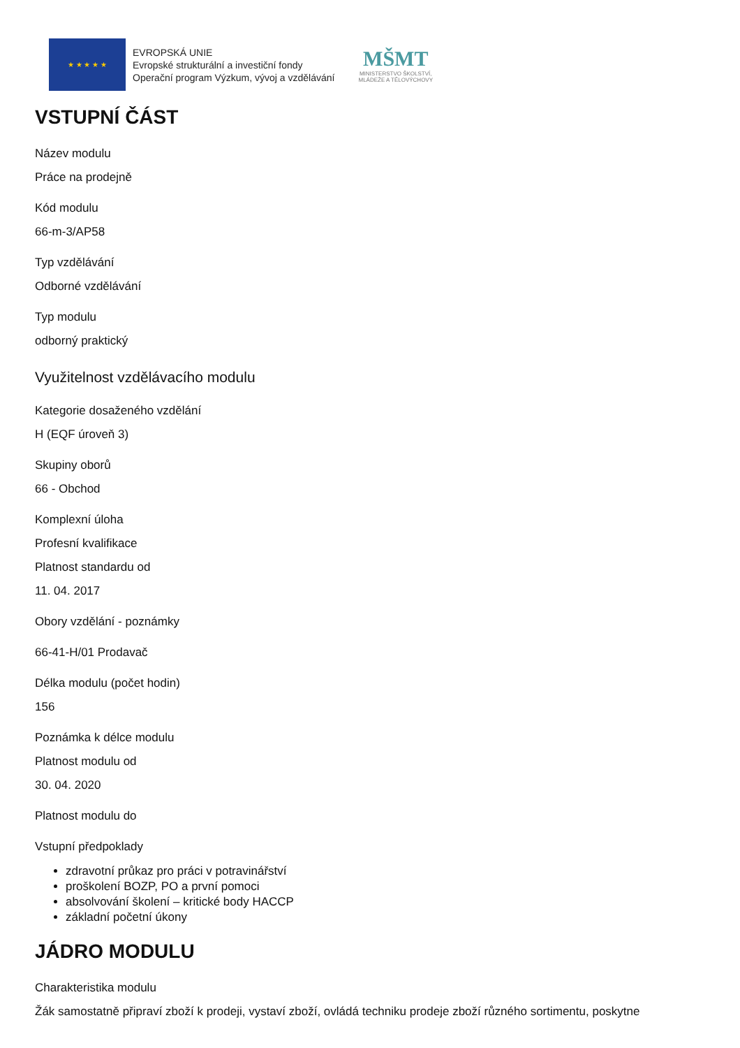★ ★ ★ ★ ★
EVROPSKÁ UNIE
Evropské strukturální a investiční fondy
Operační program Výzkum, vývoj a vzdělávání
MŠMT
MINISTERSTVO ŠKOLSTVÍ,
MLÁDEŽE A TĚLOVÝCHOVY
VSTUPNÍ ČÁST
Název modulu
Práce na prodejně
Kód modulu
66-m-3/AP58
Typ vzdělávání
Odborné vzdělávání
Typ modulu
odborný praktický
Využitelnost vzdělávacího modulu
Kategorie dosaženého vzdělání
H (EQF úroveň 3)
Skupiny oborů
66 - Obchod
Komplexní úloha
Profesní kvalifikace
Platnost standardu od
11. 04. 2017
Obory vzdělání - poznámky
66-41-H/01 Prodavač
Délka modulu (počet hodin)
156
Poznámka k délce modulu
Platnost modulu od
30. 04. 2020
Platnost modulu do
Vstupní předpoklady
zdravotní průkaz pro práci v potravinářství
proškolení BOZP, PO a první pomoci
absolvování školení – kritické body HACCP
základní početní úkony
JÁDRO MODULU
Charakteristika modulu
Žák samostatně připraví zboží k prodeji, vystaví zboží, ovládá techniku prodeje zboží různého sortimentu, poskytne